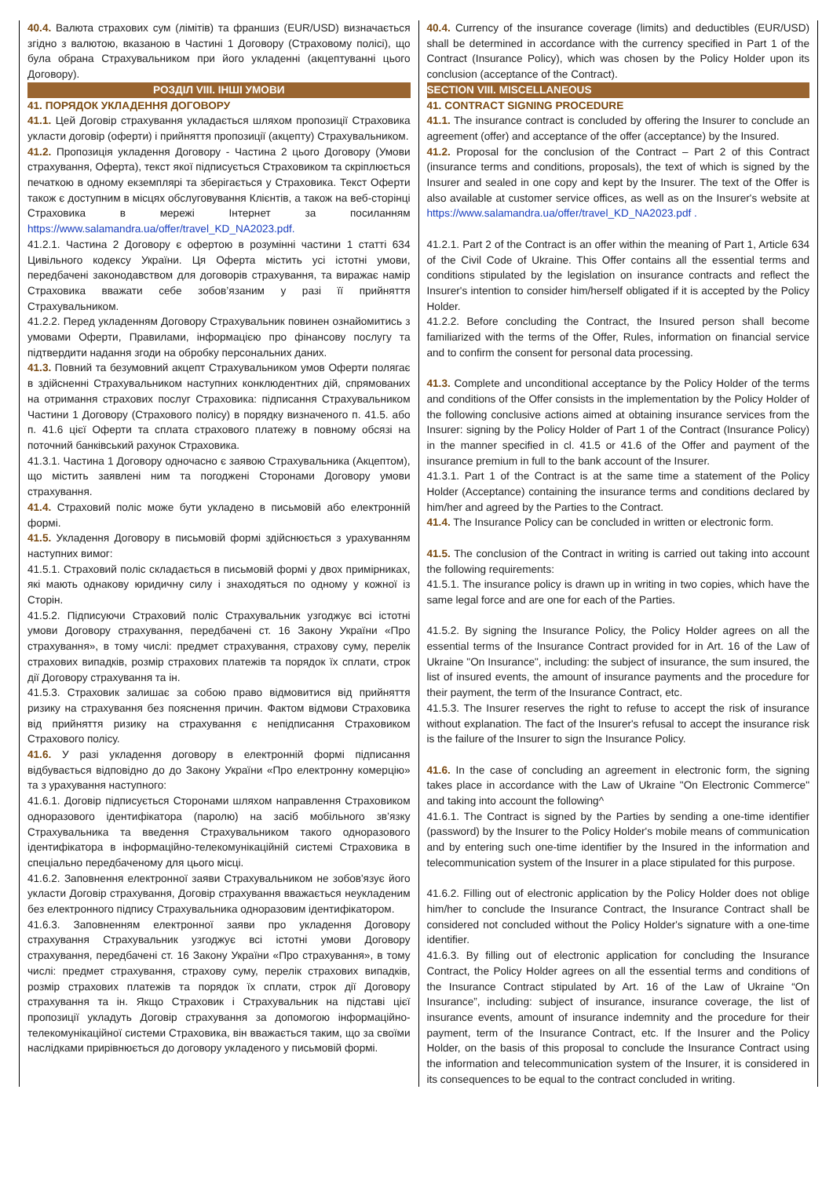| 40.4. Валюта страхових сум (лімітів) та франшиз (EUR/USD) визначається згідно з валютою, вказаною в Частині 1 Договору (Страховому полісі), що була обрана Страхувальником при його укладенні (акцептуванні цього Договору). РОЗДІЛ VIII. ІНШІ УМОВИ 41. ПОРЯДОК УКЛАДЕННЯ ДОГОВОРУ 41.1. Цей Договір страхування укладається шляхом пропозиції Страховика укласти договір (оферти) і прийняття пропозиції (акцепту) Страхувальником. 41.2. Пропозиція укладення Договору - Частина 2 цього Договору (Умови страхування, Оферта), текст якої підписується Страховиком та скріплюється печаткою в одному екземплярі та зберігається у Страховика. Текст Оферти також є доступним в місцях обслуговування Клієнтів, а також на веб-сторінці Страховика в мережі Інтернет за посиланням https://www.salamandra.ua/offer/travel_KD_NA2023.pdf. 41.2.1. Частина 2 Договору є офертою в розумінні частини 1 статті 634 Цивільного кодексу України. Ця Оферта містить усі істотні умови, передбачені законодавством для договорів страхування, та виражає намір Страховика вважати себе зобов’язаним у разі її прийняття Страхувальником. 41.2.2. Перед укладенням Договору Страхувальник повинен ознайомитись з умовами Оферти, Правилами, інформацією про фінансову послугу та підтвердити надання згоди на обробку персональних даних. 41.3. Повний та безумовний акцепт Страхувальником умов Оферти полягає в здійсненні Страхувальником наступних конклюдентних дій, спрямованих на отримання страхових послуг Страховика: підписання Страхувальником Частини 1 Договору (Страхового полісу) в порядку визначеного п. 41.5. або п. 41.6 цієї Оферти та сплата страхового платежу в повному обсязі на поточний банківський рахунок Страховика. 41.3.1. Частина 1 Договору одночасно є заявою Страхувальника (Акцептом), що містить заявлені ним та погоджені Сторонами Договору умови страхування. 41.4. Страховий поліс може бути укладено в письмовій або електронній формі. 41.5. Укладення Договору в письмовій формі здійснюється з урахуванням наступних вимог: 41.5.1. Страховий поліс складається в письмовій формі у двох примірниках, які мають однакову юридичну силу і знаходяться по одному у кожної із Сторін. 41.5.2. Підписуючи Страховий поліс Страхувальник узгоджує всі істотні умови Договору страхування, передбачені ст. 16 Закону України «Про страхування», в тому числі: предмет страхування, страхову суму, перелік страхових випадків, розмір страхових платежів та порядок їх сплати, строк дії Договору страхування та ін. 41.5.3. Страховик залишає за собою право відмовитися від прийняття ризику на страхування без пояснення причин. Фактом відмови Страховика від прийняття ризику на страхування є непідписання Страховиком Страхового полісу. 41.6. У разі укладення договору в електронній формі підписання відбувається відповідно до до Закону України «Про електронну комерцію» та з урахування наступного: 41.6.1. Договір підписується Сторонами шляхом направлення Страховиком одноразового ідентифікатора (паролю) на засіб мобільного зв’язку Страхувальника та введення Страхувальником такого одноразового ідентифікатора в інформаційно-телекомунікаційній системі Страховика в спеціально передбаченому для цього місці. 41.6.2. Заповнення електронної заяви Страхувальником не зобов'язує його укласти Договір страхування, Договір страхування вважається неукладеним без електронного підпису Страхувальника одноразовим ідентифікатором. 41.6.3. Заповненням електронної заяви про укладення Договору страхування Страхувальник узгоджує всі істотні умови Договору страхування, передбачені ст. 16 Закону України «Про страхування», в тому числі: предмет страхування, страхову суму, перелік страхових випадків, розмір страхових платежів та порядок їх сплати, строк дії Договору страхування та ін. Якщо Страховик і Страхувальник на підставі цієї пропозиції укладуть Договір страхування за допомогою інформаційно-телекомунікаційної системи Страховика, він вважається таким, що за своїми наслідками прирівнюється до договору укладеного у письмовій формі. | 40.4. Currency of the insurance coverage (limits) and deductibles (EUR/USD) shall be determined in accordance with the currency specified in Part 1 of the Contract (Insurance Policy), which was chosen by the Policy Holder upon its conclusion (acceptance of the Contract). SECTION VIII. MISCELLANEOUS 41. CONTRACT SIGNING PROCEDURE 41.1. The insurance contract is concluded by offering the Insurer to conclude an agreement (offer) and acceptance of the offer (acceptance) by the Insured. 41.2. Proposal for the conclusion of the Contract – Part 2 of this Contract (insurance terms and conditions, proposals), the text of which is signed by the Insurer and sealed in one copy and kept by the Insurer. The text of the Offer is also available at customer service offices, as well as on the Insurer's website at https://www.salamandra.ua/offer/travel_KD_NA2023.pdf . 41.2.1. Part 2 of the Contract is an offer within the meaning of Part 1, Article 634 of the Civil Code of Ukraine. This Offer contains all the essential terms and conditions stipulated by the legislation on insurance contracts and reflect the Insurer's intention to consider him/herself obligated if it is accepted by the Policy Holder. 41.2.2. Before concluding the Contract, the Insured person shall become familiarized with the terms of the Offer, Rules, information on financial service and to confirm the consent for personal data processing. 41.3. Complete and unconditional acceptance by the Policy Holder of the terms and conditions of the Offer consists in the implementation by the Policy Holder of the following conclusive actions aimed at obtaining insurance services from the Insurer: signing by the Policy Holder of Part 1 of the Contract (Insurance Policy) in the manner specified in cl. 41.5 or 41.6 of the Offer and payment of the insurance premium in full to the bank account of the Insurer. 41.3.1. Part 1 of the Contract is at the same time a statement of the Policy Holder (Acceptance) containing the insurance terms and conditions declared by him/her and agreed by the Parties to the Contract. 41.4. The Insurance Policy can be concluded in written or electronic form. 41.5. The conclusion of the Contract in writing is carried out taking into account the following requirements: 41.5.1. The insurance policy is drawn up in writing in two copies, which have the same legal force and are one for each of the Parties. 41.5.2. By signing the Insurance Policy, the Policy Holder agrees on all the essential terms of the Insurance Contract provided for in Art. 16 of the Law of Ukraine "On Insurance", including: the subject of insurance, the sum insured, the list of insured events, the amount of insurance payments and the procedure for their payment, the term of the Insurance Contract, etc. 41.5.3. The Insurer reserves the right to refuse to accept the risk of insurance without explanation. The fact of the Insurer's refusal to accept the insurance risk is the failure of the Insurer to sign the Insurance Policy. 41.6. In the case of concluding an agreement in electronic form, the signing takes place in accordance with the Law of Ukraine "On Electronic Commerce" and taking into account the following^ 41.6.1. The Contract is signed by the Parties by sending a one-time identifier (password) by the Insurer to the Policy Holder's mobile means of communication and by entering such one-time identifier by the Insured in the information and telecommunication system of the Insurer in a place stipulated for this purpose. 41.6.2. Filling out of electronic application by the Policy Holder does not oblige him/her to conclude the Insurance Contract, the Insurance Contract shall be considered not concluded without the Policy Holder's signature with a one-time identifier. 41.6.3. By filling out of electronic application for concluding the Insurance Contract, the Policy Holder agrees on all the essential terms and conditions of the Insurance Contract stipulated by Art. 16 of the Law of Ukraine “On Insurance”, including: subject of insurance, insurance coverage, the list of insurance events, amount of insurance indemnity and the procedure for their payment, term of the Insurance Contract, etc. If the Insurer and the Policy Holder, on the basis of this proposal to conclude the Insurance Contract using the information and telecommunication system of the Insurer, it is considered in its consequences to be equal to the contract concluded in writing. |